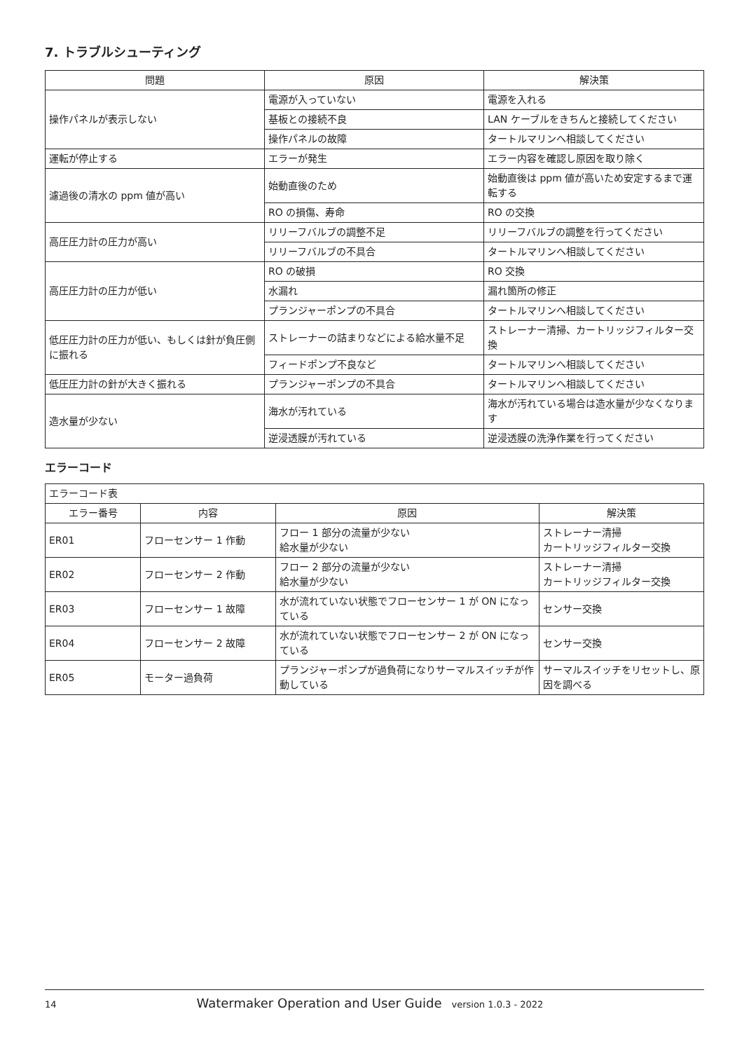7. トラブルシューティング
| 問題 | 原因 | 解決策 |
| --- | --- | --- |
| 操作パネルが表示しない | 電源が入っていない | 電源を入れる |
| | 基板との接続不良 | LAN ケーブルをきちんと接続してください |
| | 操作パネルの故障 | タートルマリンへ相談してください |
| 運転が停止する | エラーが発生 | エラー内容を確認し原因を取り除く |
| 濾過後の清水の ppm 値が高い | 始動直後のため | 始動直後は ppm 値が高いため安定するまで運転する |
| | RO の損傷、寿命 | RO の交換 |
| 高圧圧力計の圧力が高い | リリーフバルブの調整不足 | リリーフバルブの調整を行ってください |
| | リリーフバルブの不具合 | タートルマリンへ相談してください |
| 高圧圧力計の圧力が低い | RO の破損 | RO 交換 |
| | 水漏れ | 漏れ箇所の修正 |
| | プランジャーポンプの不具合 | タートルマリンへ相談してください |
| 低圧圧力計の圧力が低い、もしくは針が負圧側に振れる | ストレーナーの詰まりなどによる給水量不足 | ストレーナー清掃、カートリッジフィルター交換 |
| | フィードポンプ不良など | タートルマリンへ相談してください |
| 低圧圧力計の針が大きく振れる | プランジャーポンプの不具合 | タートルマリンへ相談してください |
| 造水量が少ない | 海水が汚れている | 海水が汚れている場合は造水量が少なくなります |
| | 逆浸透膜が汚れている | 逆浸透膜の洗浄作業を行ってください |
エラーコード
| エラーコード表 | | | |
| エラー番号 | 内容 | 原因 | 解決策 |
| ER01 | フローセンサー 1 作動 | フロー 1 部分の流量が少ない 給水量が少ない | ストレーナー清掃 カートリッジフィルター交換 |
| ER02 | フローセンサー 2 作動 | フロー 2 部分の流量が少ない 給水量が少ない | ストレーナー清掃 カートリッジフィルター交換 |
| ER03 | フローセンサー 1 故障 | 水が流れていない状態でフローセンサー 1 が ON になっている | センサー交換 |
| ER04 | フローセンサー 2 故障 | 水が流れていない状態でフローセンサー 2 が ON になっている | センサー交換 |
| ER05 | モーター過負荷 | プランジャーポンプが過負荷になりサーマルスイッチが作動している | サーマルスイッチをリセットし、原因を調べる |
14 Watermaker Operation and User Guide version 1.0.3 - 2022